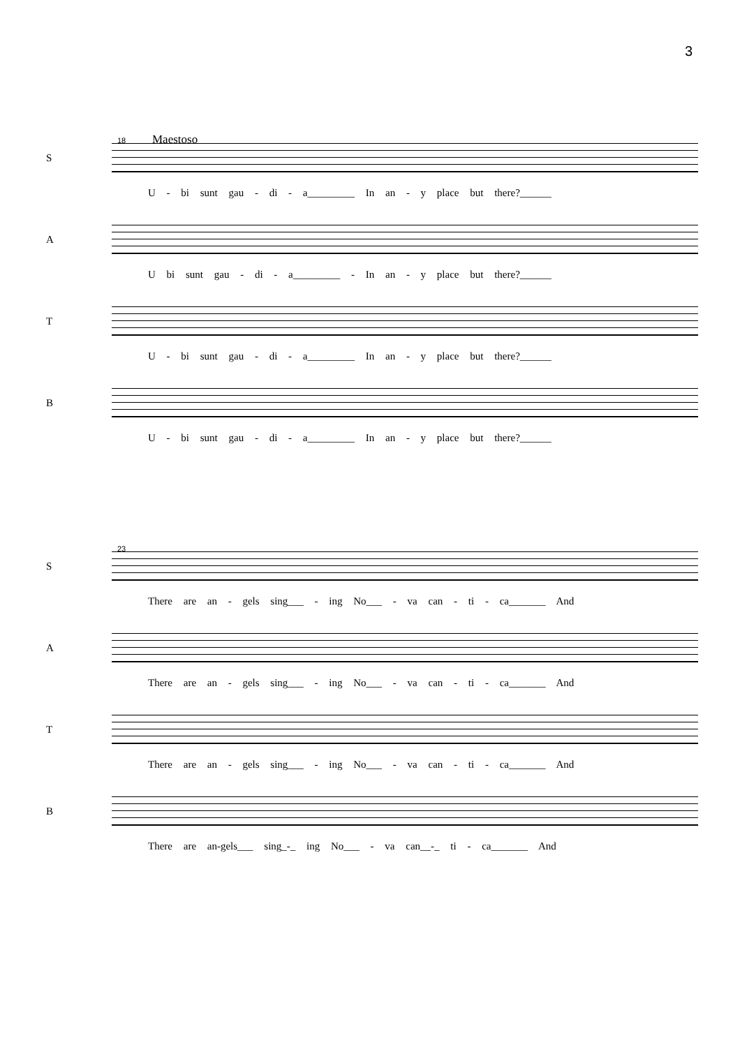3
Maestoso
18
S
U - bi sunt gau - di - a_________ In an - y place but there?______
A
U bi sunt gau - di - a_________ - In an - y place but there?______
T
U - bi sunt gau - di - a_________ In an - y place but there?______
B
U - bi sunt gau - di - a_________ In an - y place but there?______
23
S
There are an - gels sing___ - ing No___ - va can - ti - ca_______ And
A
There are an - gels sing___ - ing No___ - va can - ti - ca_______ And
T
There are an - gels sing___ - ing No___ - va can - ti - ca_______ And
B
There are an-gels___ sing_-_ ing No___ - va can__-_ ti - ca_______ And